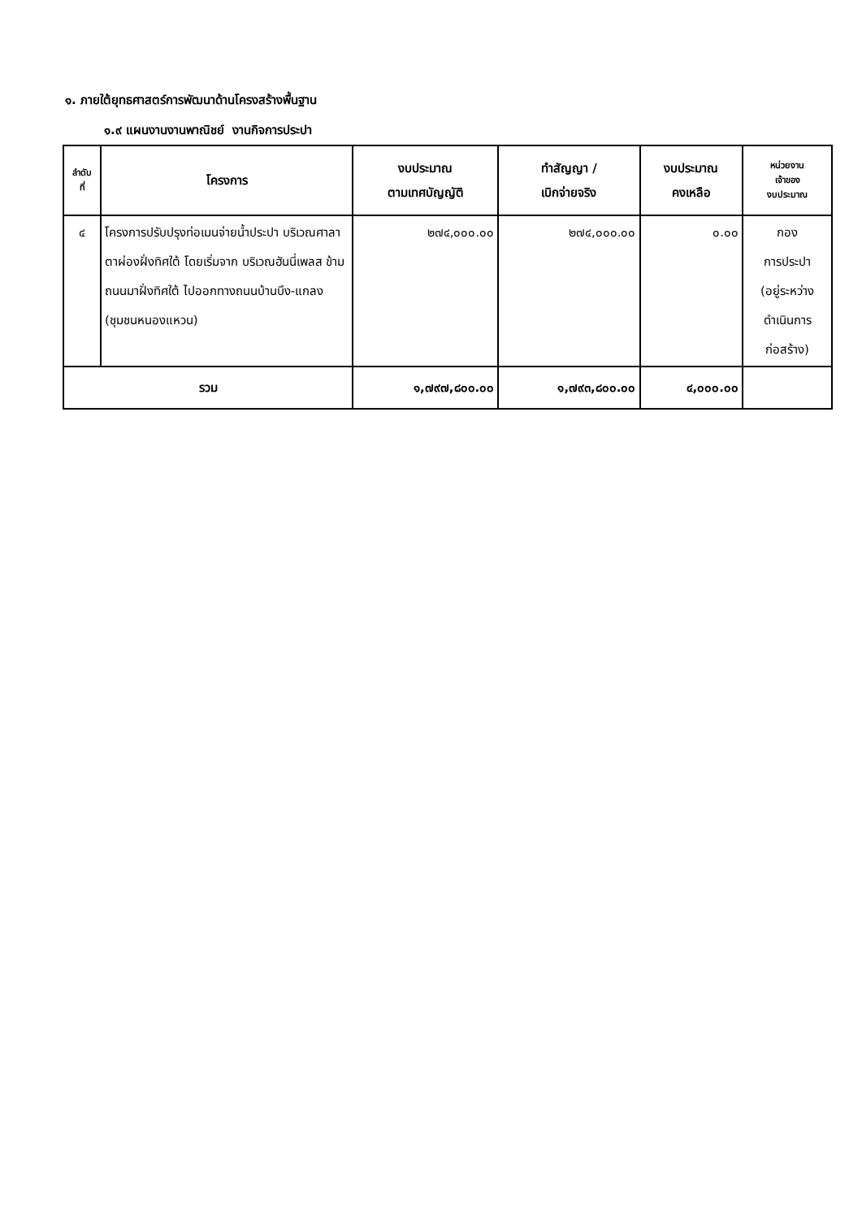๑. ภายใต้ยุทธศาสตร์การพัฒนาด้านโครงสร้างพื้นฐาน
๑.๙ แผนงานงานพาณิชย์ งานกิจการประปา
| ลำดับ ที่ | โครงการ | งบประมาณ ตามเทศบัญญัติ | ทำสัญญา / เบิกจ่ายจริง | งบประมาณ คงเหลือ | หน่วยงาน เจ้าของ งบประมาณ |
| --- | --- | --- | --- | --- | --- |
| ๔ | โครงการปรับปรุงท่อเมนจ่ายน้ำประปา บริเวณศาลาตาผ่องฝั่งทิศใต้ โดยเริ่มจาก บริเวณฮันนี่เพลส ข้ามถนนมาฝั่งทิศใต้ ไปออกทางถนนบ้านบึง-แกลง (ชุมชนหนองแหวน) | ๒๗๔,๐๐๐.๐๐ | ๒๗๔,๐๐๐.๐๐ | ๐.๐๐ | กอง การประปา (อยู่ระหว่างดำเนินการก่อสร้าง) |
| รวม | | ๑,๗๙๗,๘๐๐.๐๐ | ๑,๗๙๓,๘๐๐.๐๐ | ๔,๐๐๐.๐๐ | |